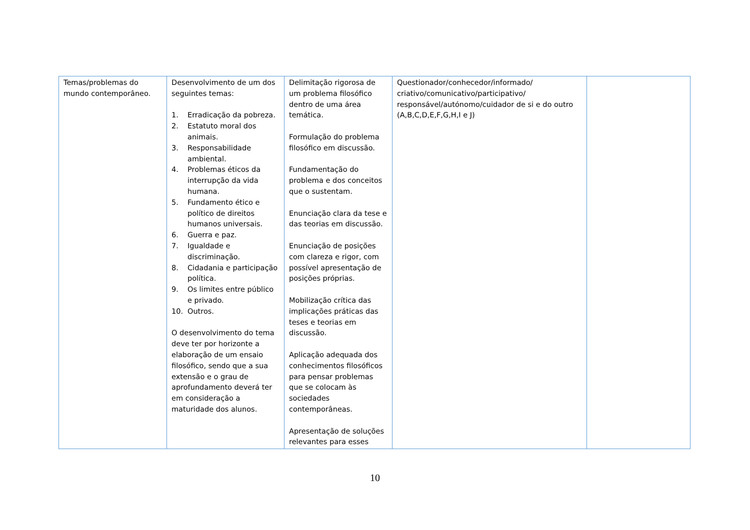| Temas/problemas do mundo contemporâneo. | Desenvolvimento de um dos seguintes temas: 1. Erradicação da pobreza. 2. Estatuto moral dos animais. 3. Responsabilidade ambiental. 4. Problemas éticos da interrupção da vida humana. 5. Fundamento ético e político de direitos humanos universais. 6. Guerra e paz. 7. Igualdade e discriminação. 8. Cidadania e participação política. 9. Os limites entre público e privado. 10. Outros. O desenvolvimento do tema deve ter por horizonte a elaboração de um ensaio filosófico, sendo que a sua extensão e o grau de aprofundamento deverá ter em consideração a maturidade dos alunos. | Delimitação rigorosa de um problema filosófico dentro de uma área temática. Formulação do problema filosófico em discussão. Fundamentação do problema e dos conceitos que o sustentam. Enunciação clara da tese e das teorias em discussão. Enunciação de posições com clareza e rigor, com possível apresentação de posições próprias. Mobilização crítica das implicações práticas das teses e teorias em discussão. Aplicação adequada dos conhecimentos filosóficos para pensar problemas que se colocam às sociedades contemporâneas. Apresentação de soluções relevantes para esses | Questionador/conhecedor/informado/ criativo/comunicativo/participativo/ responsável/autónomo/cuidador de si e do outro (A,B,C,D,E,F,G,H,I e J) | |
10